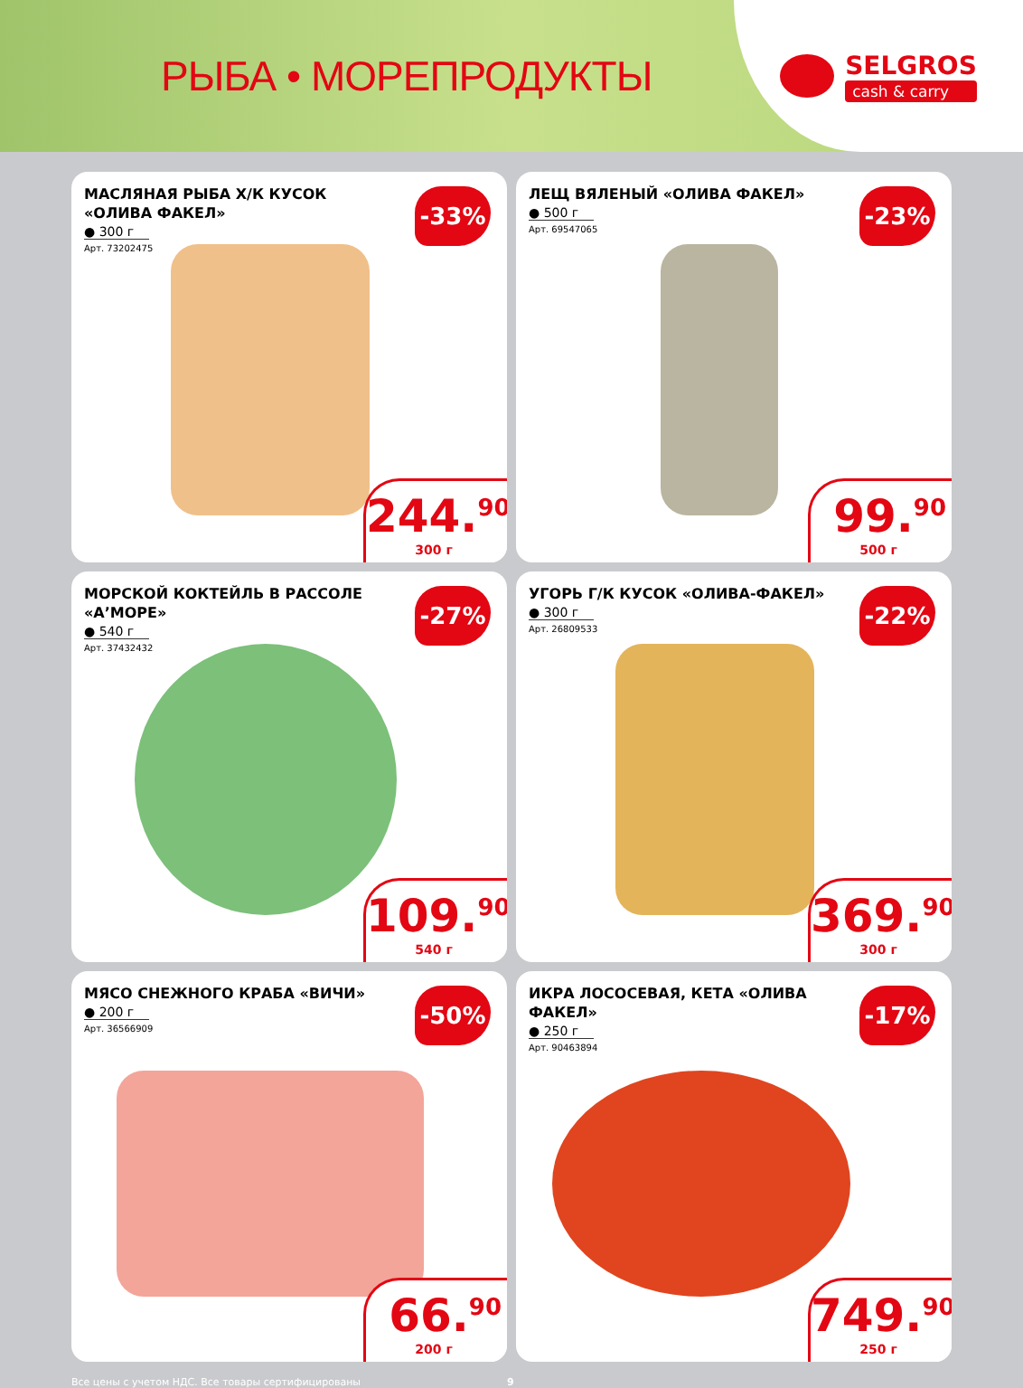РЫБА • МОРЕПРОДУКТЫ
SELGROS
cash & carry
МАСЛЯНАЯ РЫБА Х/К КУСОК «ОЛИВА ФАКЕЛ»
● 300 г
Арт. 73202475
-33%
244.<sup>90</sup>
300 г
ЛЕЩ ВЯЛЕНЫЙ «ОЛИВА ФАКЕЛ»
● 500 г
Арт. 69547065
-23%
99.<sup>90</sup>
500 г
МОРСКОЙ КОКТЕЙЛЬ В РАССОЛЕ «А’МОРЕ»
● 540 г
Арт. 37432432
-27%
109.<sup>90</sup>
540 г
УГОРЬ Г/К КУСОК «ОЛИВА-ФАКЕЛ»
● 300 г
Арт. 26809533
-22%
369.<sup>90</sup>
300 г
МЯСО СНЕЖНОГО КРАБА «ВИЧИ»
● 200 г
Арт. 36566909
-50%
66.<sup>90</sup>
200 г
ИКРА ЛОСОСЕВАЯ, КЕТА «ОЛИВА ФАКЕЛ»
● 250 г
Арт. 90463894
-17%
749.<sup>90</sup>
250 г
Все цены с учетом НДС. Все товары сертифицированы 9